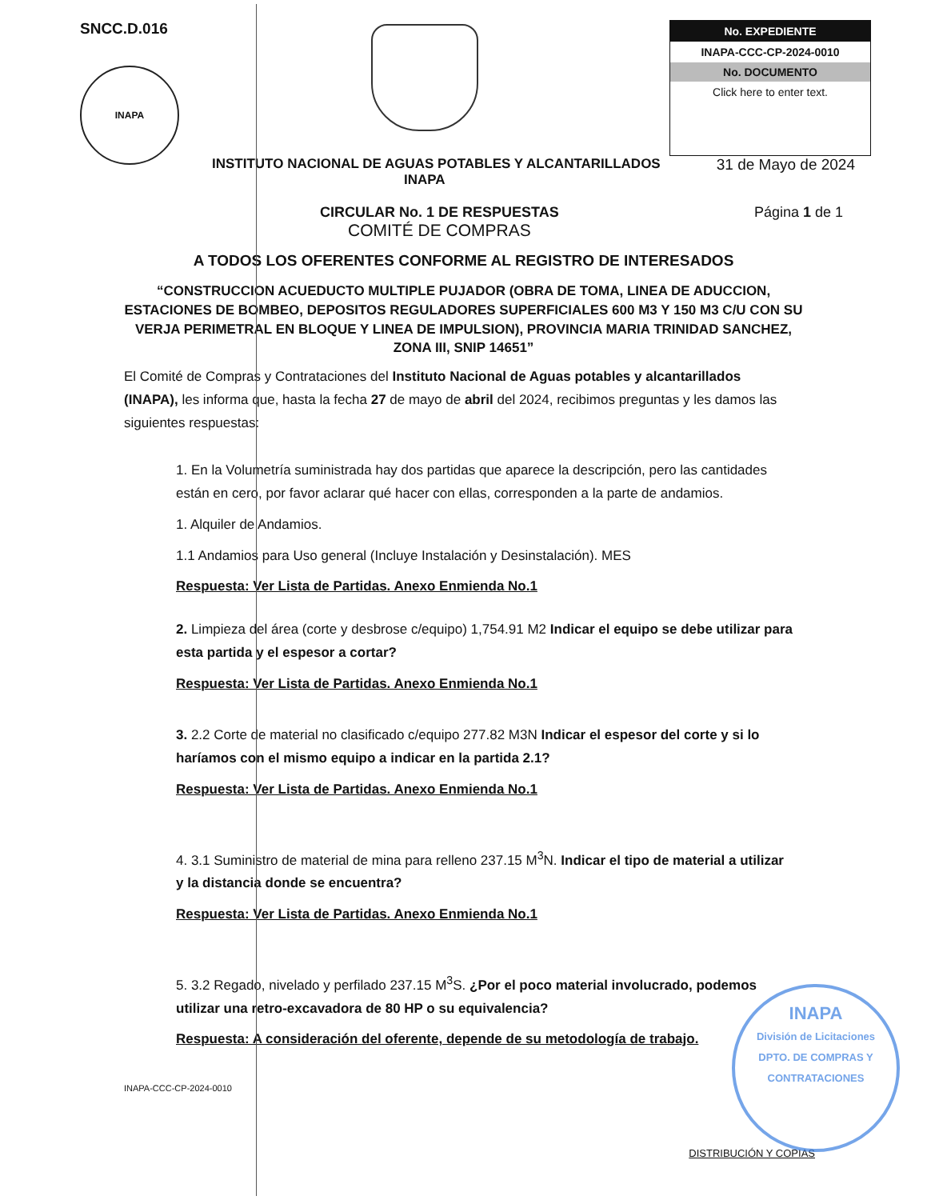SNCC.D.016
INAPA
No. EXPEDIENTE
INAPA-CCC-CP-2024-0010
No. DOCUMENTO
Click here to enter text.
INSTITUTO NACIONAL DE AGUAS POTABLES Y ALCANTARILLADOS
INAPA 31 de Mayo de 2024
CIRCULAR No. 1 DE RESPUESTAS
COMITÉ DE COMPRAS
Página 1 de 1
A TODOS LOS OFERENTES CONFORME AL REGISTRO DE INTERESADOS
“CONSTRUCCION ACUEDUCTO MULTIPLE PUJADOR (OBRA DE TOMA, LINEA DE ADUCCION, ESTACIONES DE BOMBEO, DEPOSITOS REGULADORES SUPERFICIALES 600 M3 Y 150 M3 C/U CON SU VERJA PERIMETRAL EN BLOQUE Y LINEA DE IMPULSION), PROVINCIA MARIA TRINIDAD SANCHEZ, ZONA III, SNIP 14651”
El Comité de Compras y Contrataciones del Instituto Nacional de Aguas potables y alcantarillados (INAPA), les informa que, hasta la fecha 27 de mayo de abril del 2024, recibimos preguntas y les damos las siguientes respuestas:
1. En la Volumetría suministrada hay dos partidas que aparece la descripción, pero las cantidades están en cero, por favor aclarar qué hacer con ellas, corresponden a la parte de andamios.
1. Alquiler de Andamios.
1.1 Andamios para Uso general (Incluye Instalación y Desinstalación). MES
Respuesta: Ver Lista de Partidas. Anexo Enmienda No.1
2. Limpieza del área (corte y desbrose c/equipo) 1,754.91 M2 Indicar el equipo se debe utilizar para esta partida y el espesor a cortar?
Respuesta: Ver Lista de Partidas. Anexo Enmienda No.1
3. 2.2 Corte de material no clasificado c/equipo 277.82 M3N Indicar el espesor del corte y si lo haríamos con el mismo equipo a indicar en la partida 2.1?
Respuesta: Ver Lista de Partidas. Anexo Enmienda No.1
4. 3.1 Suministro de material de mina para relleno 237.15 M<sup>3</sup>N. Indicar el tipo de material a utilizar y la distancia donde se encuentra?
Respuesta: Ver Lista de Partidas. Anexo Enmienda No.1
5. 3.2 Regado, nivelado y perfilado 237.15 M<sup>3</sup>S. ¿Por el poco material involucrado, podemos utilizar una retro-excavadora de 80 HP o su equivalencia?
Respuesta: A consideración del oferente, depende de su metodología de trabajo.
INAPA-CCC-CP-2024-0010 DISTRIBUCIÓN Y COPIAS
INAPA
División de Licitaciones
DPTO. DE COMPRAS Y CONTRATACIONES